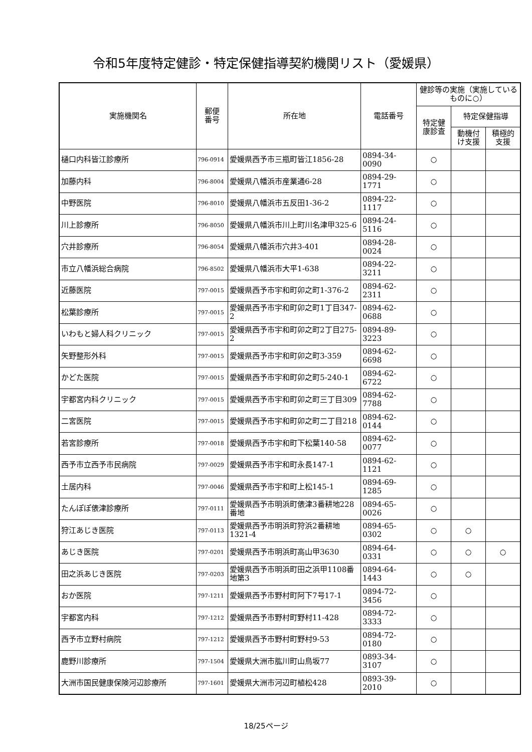令和5年度特定健診・特定保健指導契約機関リスト（愛媛県）
| 実施機関名 | 郵便 番号 | 所在地 | 電話番号 | 健診等の実施（実施しているものに○） | | |
| --- | --- | --- | --- | --- | --- | --- |
| | | | | 特定健 康診査 | 特定保健指導 | |
| | | | | | 動機付 け支援 | 積極的 支援 |
| 樋口内科皆江診療所 | 796-0914 | 愛媛県西予市三瓶町皆江1856-28 | 0894-34-0090 | ○ | | |
| 加藤内科 | 796-8004 | 愛媛県八幡浜市産業通6-28 | 0894-29-1771 | ○ | | |
| 中野医院 | 796-8010 | 愛媛県八幡浜市五反田1-36-2 | 0894-22-1117 | ○ | | |
| 川上診療所 | 796-8050 | 愛媛県八幡浜市川上町川名津甲325-6 | 0894-24-5116 | ○ | | |
| 穴井診療所 | 796-8054 | 愛媛県八幡浜市穴井3-401 | 0894-28-0024 | ○ | | |
| 市立八幡浜総合病院 | 796-8502 | 愛媛県八幡浜市大平1-638 | 0894-22-3211 | ○ | | |
| 近藤医院 | 797-0015 | 愛媛県西予市宇和町卯之町1-376-2 | 0894-62-2311 | ○ | | |
| 松葉診療所 | 797-0015 | 愛媛県西予市宇和町卯之町1丁目347-2 | 0894-62-0688 | ○ | | |
| いわもと婦人科クリニック | 797-0015 | 愛媛県西予市宇和町卯之町2丁目275-2 | 0894-89-3223 | ○ | | |
| 矢野整形外科 | 797-0015 | 愛媛県西予市宇和町卯之町3-359 | 0894-62-6698 | ○ | | |
| かどた医院 | 797-0015 | 愛媛県西予市宇和町卯之町5-240-1 | 0894-62-6722 | ○ | | |
| 宇都宮内科クリニック | 797-0015 | 愛媛県西予市宇和町卯之町三丁目309 | 0894-62-7788 | ○ | | |
| 二宮医院 | 797-0015 | 愛媛県西予市宇和町卯之町二丁目218 | 0894-62-0144 | ○ | | |
| 若宮診療所 | 797-0018 | 愛媛県西予市宇和町下松葉140-58 | 0894-62-0077 | ○ | | |
| 西予市立西予市民病院 | 797-0029 | 愛媛県西予市宇和町永長147-1 | 0894-62-1121 | ○ | | |
| 土居内科 | 797-0046 | 愛媛県西予市宇和町上松145-1 | 0894-69-1285 | ○ | | |
| たんぽぽ俵津診療所 | 797-0111 | 愛媛県西予市明浜町俵津3番耕地228番地 | 0894-65-0026 | ○ | | |
| 狩江あじき医院 | 797-0113 | 愛媛県西予市明浜町狩浜2番耕地1321-4 | 0894-65-0302 | ○ | ○ | |
| あじき医院 | 797-0201 | 愛媛県西予市明浜町高山甲3630 | 0894-64-0331 | ○ | ○ | ○ |
| 田之浜あじき医院 | 797-0203 | 愛媛県西予市明浜町田之浜甲1108番地第3 | 0894-64-1443 | ○ | ○ | |
| おか医院 | 797-1211 | 愛媛県西予市野村町阿下7号17-1 | 0894-72-3456 | ○ | | |
| 宇都宮内科 | 797-1212 | 愛媛県西予市野村町野村11-428 | 0894-72-3333 | ○ | | |
| 西予市立野村病院 | 797-1212 | 愛媛県西予市野村町野村9-53 | 0894-72-0180 | ○ | | |
| 鹿野川診療所 | 797-1504 | 愛媛県大洲市肱川町山鳥坂77 | 0893-34-3107 | ○ | | |
| 大洲市国民健康保険河辺診療所 | 797-1601 | 愛媛県大洲市河辺町植松428 | 0893-39-2010 | ○ | | |
18/25ページ